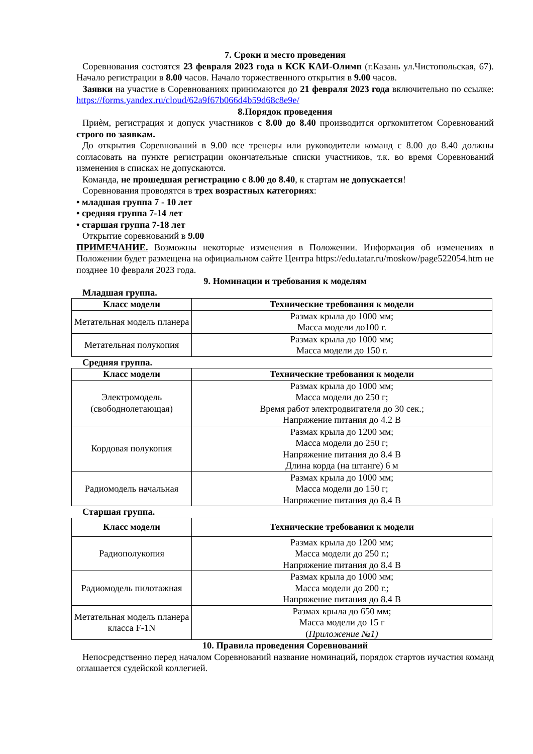7. Сроки и место проведения
Соревнования состоятся 23 февраля 2023 года в КСК КАИ-Олимп (г.Казань ул.Чистопольская, 67). Начало регистрации в 8.00 часов. Начало торжественного открытия в 9.00 часов.
Заявки на участие в Соревнованиях принимаются до 21 февраля 2023 года включительно по ссылке: https://forms.yandex.ru/cloud/62a9f67b066d4b59d68c8e9e/
8.Порядок проведения
Приѐм, регистрация и допуск участников с 8.00 до 8.40 производится оргкомитетом Соревнований строго по заявкам.
До открытия Соревнований в 9.00 все тренеры или руководители команд с 8.00 до 8.40 должны согласовать на пункте регистрации окончательные списки участников, т.к. во время Соревнований изменения в списках не допускаются.
Команда, не прошедшая регистрацию с 8.00 до 8.40, к стартам не допускается!
Соревнования проводятся в трех возрастных категориях:
• младшая группа 7 - 10 лет
• средняя группа 7-14 лет
• старшая группа 7-18 лет
Открытие соревнований в 9.00
ПРИМЕЧАНИЕ. Возможны некоторые изменения в Положении. Информация об изменениях в Положении будет размещена на официальном сайте Центра https://edu.tatar.ru/moskow/page522054.htm не позднее 10 февраля 2023 года.
9. Номинации и требования к моделям
Младшая группа.
| Класс модели | Технические требования к модели |
| --- | --- |
| Метательная модель планера | Размах крыла до 1000 мм; Масса модели до100 г. |
| Метательная полукопия | Размах крыла до 1000 мм; Масса модели до 150 г. |
Средняя группа.
| Класс модели | Технические требования к модели |
| --- | --- |
| Электромодель (свободнолетающая) | Размах крыла до 1000 мм; Масса модели до 250 г; Время работ электродвигателя до 30 сек.; Напряжение питания до 4.2 В |
| Кордовая полукопия | Размах крыла до 1200 мм; Масса модели до 250 г; Напряжение питания до 8.4 В Длина корда (на штанге) 6 м |
| Радиомодель начальная | Размах крыла до 1000 мм; Масса модели до 150 г; Напряжение питания до 8.4 В |
Старшая группа.
| Класс модели | Технические требования к модели |
| --- | --- |
| Радиополукопия | Размах крыла до 1200 мм; Масса модели до 250 г.; Напряжение питания до 8.4 В |
| Радиомодель пилотажная | Размах крыла до 1000 мм; Масса модели до 200 г.; Напряжение питания до 8.4 В |
| Метательная модель планера класса F-1N | Размах крыла до 650 мм; Масса модели до 15 г ( Приложение №1) |
10. Правила проведения Соревнований
Непосредственно перед началом Соревнований название номинаций, порядок стартов иучастия команд оглашается судейской коллегией.